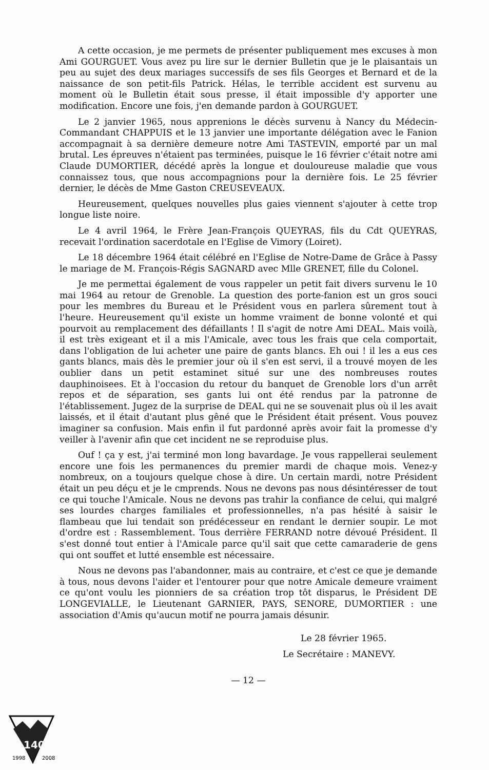A cette occasion, je me permets de présenter publiquement mes excuses à mon Ami GOURGUET. Vous avez pu lire sur le dernier Bulletin que je le plaisantais un peu au sujet des deux mariages successifs de ses fils Georges et Bernard et de la naissance de son petit-fils Patrick. Hélas, le terrible accident est survenu au moment où le Bulletin était sous presse, il était impossible d'y apporter une modification. Encore une fois, j'en demande pardon à GOURGUET.
Le 2 janvier 1965, nous apprenions le décès survenu à Nancy du Médecin-Commandant CHAPPUIS et le 13 janvier une importante délégation avec le Fanion accompagnait à sa dernière demeure notre Ami TASTEVIN, emporté par un mal brutal. Les épreuves n'étaient pas terminées, puisque le 16 février c'était notre ami Claude DUMORTIER, décédé après la longue et douloureuse maladie que vous connaissez tous, que nous accompagnions pour la dernière fois. Le 25 février dernier, le décès de Mme Gaston CREUSEVEAUX.
Heureusement, quelques nouvelles plus gaies viennent s'ajouter à cette trop longue liste noire.
Le 4 avril 1964, le Frère Jean-François QUEYRAS, fils du Cdt QUEYRAS, recevait l'ordination sacerdotale en l'Eglise de Vimory (Loiret).
Le 18 décembre 1964 était célébré en l'Eglise de Notre-Dame de Grâce à Passy le mariage de M. François-Régis SAGNARD avec Mlle GRENET, fille du Colonel.
Je me permettai également de vous rappeler un petit fait divers survenu le 10 mai 1964 au retour de Grenoble. La question des porte-fanion est un gros souci pour les membres du Bureau et le Président vous en parlera sûrement tout à l'heure. Heureusement qu'il existe un homme vraiment de bonne volonté et qui pourvoit au remplacement des défaillants ! Il s'agit de notre Ami DEAL. Mais voilà, il est très exigeant et il a mis l'Amicale, avec tous les frais que cela comportait, dans l'obligation de lui acheter une paire de gants blancs. Eh oui ! il les a eus ces gants blancs, mais dès le premier jour où il s'en est servi, il a trouvé moyen de les oublier dans un petit estaminet situé sur une des nombreuses routes dauphinoisees. Et à l'occasion du retour du banquet de Grenoble lors d'un arrêt repos et de séparation, ses gants lui ont été rendus par la patronne de l'établissement. Jugez de la surprise de DEAL qui ne se souvenait plus où il les avait laissés, et il était d'autant plus gêné que le Président était présent. Vous pouvez imaginer sa confusion. Mais enfin il fut pardonné après avoir fait la promesse d'y veiller à l'avenir afin que cet incident ne se reproduise plus.
Ouf ! ça y est, j'ai terminé mon long bavardage. Je vous rappellerai seulement encore une fois les permanences du premier mardi de chaque mois. Venez-y nombreux, on a toujours quelque chose à dire. Un certain mardi, notre Président était un peu déçu et je le cmprends. Nous ne devons pas nous désintéresser de tout ce qui touche l'Amicale. Nous ne devons pas trahir la confiance de celui, qui malgré ses lourdes charges familiales et professionnelles, n'a pas hésité à saisir le flambeau que lui tendait son prédécesseur en rendant le dernier soupir. Le mot d'ordre est : Rassemblement. Tous derrière FERRAND notre dévoué Président. Il s'est donné tout entier à l'Amicale parce qu'il sait que cette camaraderie de gens qui ont souffet et lutté ensemble est nécessaire.
Nous ne devons pas l'abandonner, mais au contraire, et c'est ce que je demande à tous, nous devons l'aider et l'entourer pour que notre Amicale demeure vraiment ce qu'ont voulu les pionniers de sa création trop tôt disparus, le Président DE LONGEVIALLE, le Lieutenant GARNIER, PAYS, SENORE, DUMORTIER : une association d'Amis qu'aucun motif ne pourra jamais désunir.
Le 28 février 1965.
Le Secrétaire : MANEVY.
— 12 —
140
1998
2008